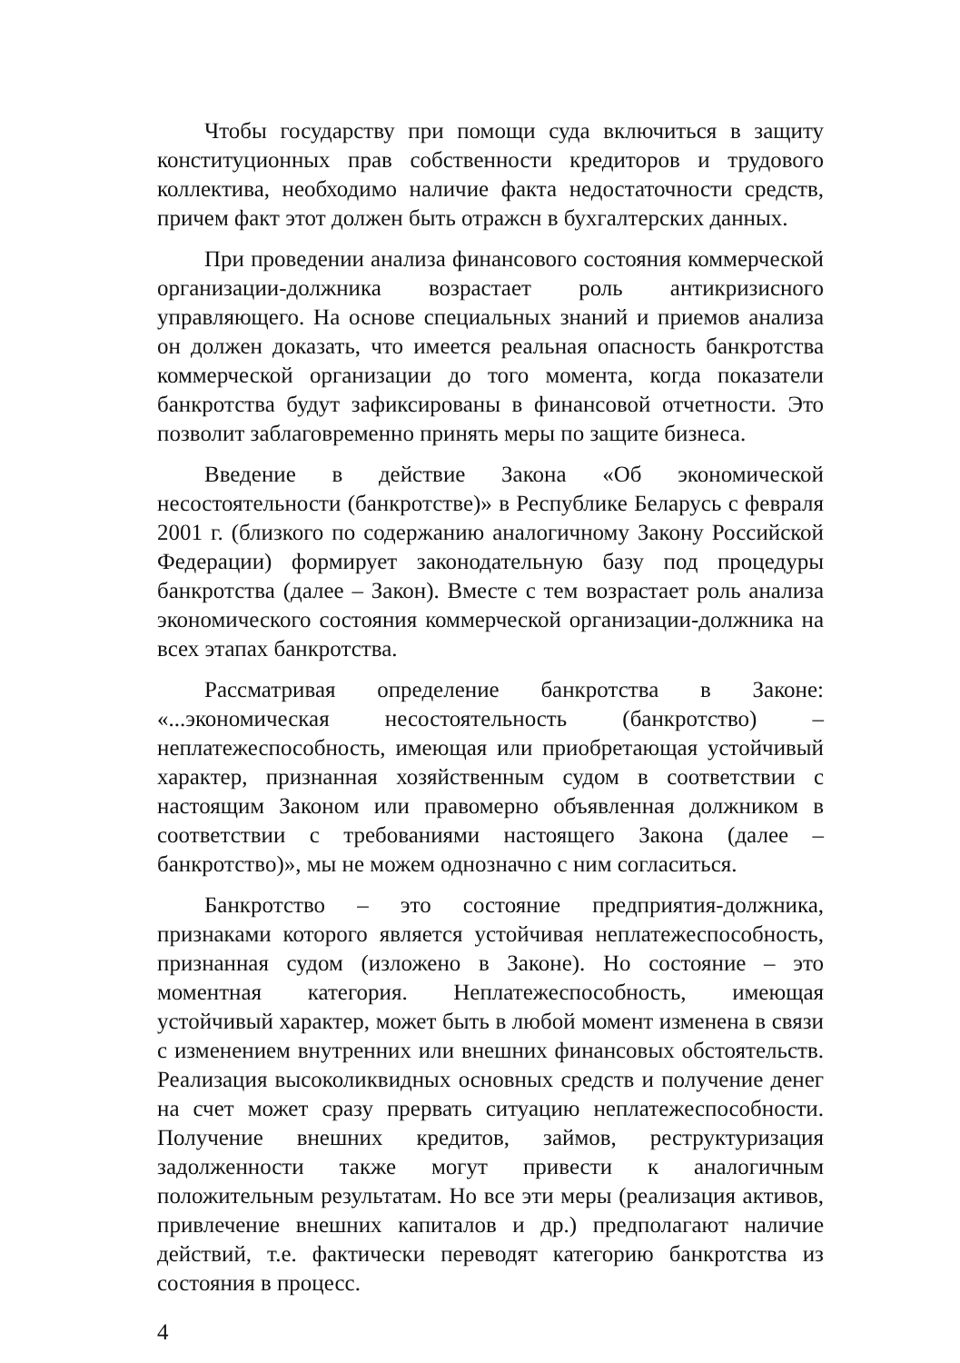Чтобы государству при помощи суда включиться в защиту конституционных прав собственности кредиторов и трудового коллектива, необходимо наличие факта недостаточности средств, причем факт этот должен быть отражсн в бухгалтерских данных.
При проведении анализа финансового состояния коммерческой организации-должника возрастает роль антикризисного управляющего. На основе специальных знаний и приемов анализа он должен доказать, что имеется реальная опасность банкротства коммерческой организации до того момента, когда показатели банкротства будут зафиксированы в финансовой отчетности. Это позволит заблаговременно принять меры по защите бизнеса.
Введение в действие Закона «Об экономической несостоятельности (банкротстве)» в Республике Беларусь с февраля 2001 г. (близкого по содержанию аналогичному Закону Российской Федерации) формирует законодательную базу под процедуры банкротства (далее – Закон). Вместе с тем возрастает роль анализа экономического состояния коммерческой организации-должника на всех этапах банкротства.
Рассматривая определение банкротства в Законе: «...экономическая несостоятельность (банкротство) – неплатежеспособность, имеющая или приобретающая устойчивый характер, признанная хозяйственным судом в соответствии с настоящим Законом или правомерно объявленная должником в соответствии с требованиями настоящего Закона (далее – банкротство)», мы не можем однозначно с ним согласиться.
Банкротство – это состояние предприятия-должника, признаками которого является устойчивая неплатежеспособность, признанная судом (изложено в Законе). Но состояние – это моментная категория. Неплатежеспособность, имеющая устойчивый характер, может быть в любой момент изменена в связи с изменением внутренних или внешних финансовых обстоятельств. Реализация высоколиквидных основных средств и получение денег на счет может сразу прервать ситуацию неплатежеспособности. Получение внешних кредитов, займов, реструктуризация задолженности также могут привести к аналогичным положительным результатам. Но все эти меры (реализация активов, привлечение внешних капиталов и др.) предполагают наличие действий, т.е. фактически переводят категорию банкротства из состояния в процесс.
4